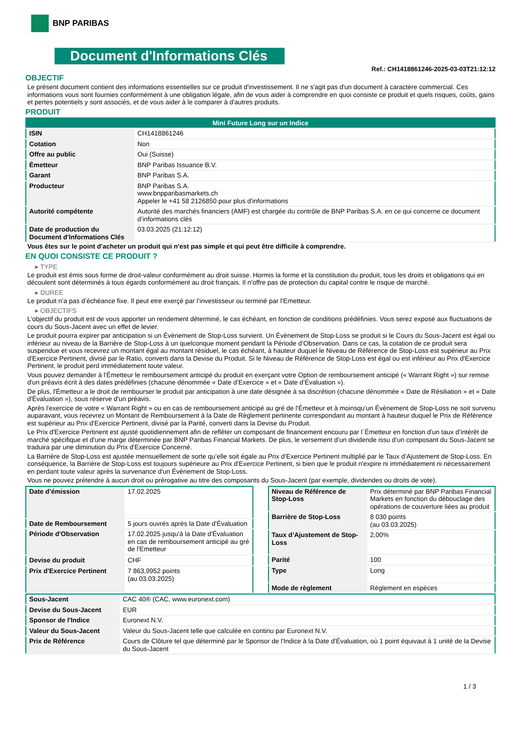BNP PARIBAS
Document d'Informations Clés
Ref.: CH1418861246-2025-03-03T21:12:12
OBJECTIF
Le présent document contient des informations essentielles sur ce produit d'investissement. Il ne s'agit pas d'un document à caractère commercial. Ces informations vous sont fournies conformément à une obligation légale, afin de vous aider à comprendre en quoi consiste ce produit et quels risques, coûts, gains et pertes potentiels y sont associés, et de vous aider à le comparer à d'autres produits.
PRODUIT
| Mini Future Long sur un Indice | |
| --- | --- |
| ISIN | CH1418861246 |
| Cotation | Non |
| Offre au public | Oui (Suisse) |
| Émetteur | BNP Paribas Issuance B.V. |
| Garant | BNP Paribas S.A. |
| Producteur | BNP Paribas S.A. www.bnpparibasmarkets.ch Appeler le +41 58 2126850 pour plus d'informations |
| Autorité compétente | Autorité des marchés financiers (AMF) est chargée du contrôle de BNP Paribas S.A. en ce qui concerne ce document d’informations clés |
| Date de production du Document d'Informations Clés | 03.03.2025 (21:12:12) |
Vous êtes sur le point d'acheter un produit qui n'est pas simple et qui peut être difficile à comprendre.
EN QUOI CONSISTE CE PRODUIT ?
▸ TYPE
Le produit est émis sous forme de droit-valeur conformément au droit suisse. Hormis la forme et la constitution du produit, tous les droits et obligations qui en découlent sont déterminés à tous égards conformément au droit français. Il n’offre pas de protection du capital contre le risque de marché.
▸ DUREE
Le produit n’a pas d’échéance fixe. Il peut etre exerçé par l’investisseur ou terminé par l’Emetteur.
▸ OBJECTIFS
L'objectif du produit est de vous apporter un rendement déterminé, le cas échéant, en fonction de conditions prédéfinies. Vous serez exposé aux fluctuations de cours du Sous-Jacent avec un effet de levier.
Le produit pourra expirer par anticipation si un Évènement de Stop-Loss survient. Un Évènement de Stop-Loss se produit si le Cours du Sous-Jacent est égal ou inférieur au niveau de la Barrière de Stop-Loss à un quelconque moment pendant la Période d’Observation. Dans ce cas, la cotation de ce produit sera suspendue et vous recevrez un montant égal au montant résiduel, le cas échéant, à hauteur duquel le Niveau de Référence de Stop-Loss est supérieur au Prix d'Exercice Pertinent, divisé par le Ratio, converti dans la Devise du Produit. Si le Niveau de Référence de Stop-Loss est égal ou est inférieur au Prix d'Exercice Pertinent, le produit perd immédiatement toute valeur.
Vous pouvez demander à l'Émetteur le remboursement anticipé du produit en exerçant votre Option de remboursement anticipé (« Warrant Right ») sur remise d'un préavis écrit à des dates prédéfinies (chacune dénommée « Date d’Exercice » et « Date d’Évaluation »).
De plus, l'Émetteur a le droit de rembourser le produit par anticipation à une date désignée à sa discrétion (chacune dénommée « Date de Résiliation » et « Date d'Évaluation »), sous réserve d'un préavis.
Après l'exercice de votre « Warrant Right » ou en cas de remboursement anticipé au gré de l'Émetteur et à moinsqu’un Évènement de Stop-Loss ne soit survenu auparavant, vous recevrez un Montant de Remboursement à la Date de Règlement pertinente correspondant au montant à hauteur duquel le Prix de Référence est supérieur au Prix d'Exercice Pertinent, divisé par la Parité, converti dans la Devise du Produit.
Le Prix d'Exercice Pertinent est ajusté quotidiennement afin de refléter un composant de financement encouru par l´Émetteur en fonction d'un taux d’intérêt de marché spécifique et d'une marge déterminée par BNP Paribas Financial Markets. De plus, le versement d’un dividende issu d’un composant du Sous-Jacent se traduira par une diminution du Prix d'Exercice Concerné.
La Barrière de Stop-Loss est ajustée mensuellement de sorte qu’elle soit égale au Prix d’Exercice Pertinent multiplié par le Taux d’Ajustement de Stop-Loss. En conséquence, la Barrière de Stop-Loss est toujours supérieure au Prix d'Exercice Pertinent, si bien que le produit n'expire ni immédiatement ni nécessairement en perdant toute valeur après la survenance d'un Évènement de Stop-Loss.
Vous ne pouvez prétendre à aucun droit ou prérogative au titre des composants du Sous-Jacent (par exemple, dividendes ou droits de vote).
| Date d’émission | 17.02.2025 |
| Date de Remboursement | 5 jours ouvrés après la Date d'Évaluation |
| Période d'Observation | 17.02.2025 jusqu'à la Date d'Évaluation en cas de remboursement anticipé au gré de l'Emetteur |
| Devise du produit | CHF |
| Prix d'Exercice Pertinent | 7 863,9952 points (au 03.03.2025) |
| Niveau de Référence de Stop-Loss | Prix déterminé par BNP Paribas Financial Markets en fonction du débouclage des opérations de couverture liées au produit |
| Barrière de Stop-Loss | 8 030 points (au 03.03.2025) |
| Taux d’Ajustement de Stop-Loss | 2,00% |
| Parité | 100 |
| Type | Long |
| Mode de règlement | Règlement en espèces |
| Sous-Jacent | CAC 40® (CAC, www.euronext.com) |
| Devise du Sous-Jacent | EUR |
| Sponsor de l'Indice | Euronext N.V. |
| Valeur du Sous-Jacent | Valeur du Sous-Jacent telle que calculée en continu par Euronext N.V. |
| Prix de Référence | Cours de Clôture tel que déterminé par le Sponsor de l'Indice à la Date d'Évaluation, où 1 point équivaut à 1 unité de la Devise du Sous-Jacent |
1 / 3